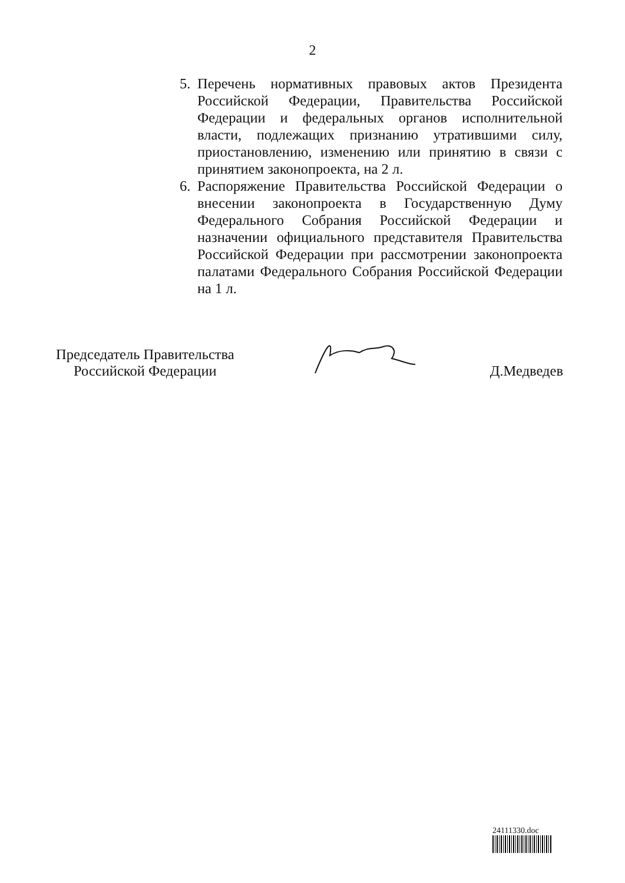2
5. Перечень нормативных правовых актов Президента Российской Федерации, Правительства Российской Федерации и федеральных органов исполнительной власти, подлежащих признанию утратившими силу, приостановлению, изменению или принятию в связи с принятием законопроекта, на 2 л.
6. Распоряжение Правительства Российской Федерации о внесении законопроекта в Государственную Думу Федерального Собрания Российской Федерации и назначении официального представителя Правительства Российской Федерации при рассмотрении законопроекта палатами Федерального Собрания Российской Федерации на 1 л.
Председатель Правительства
Российской Федерации
Д.Медведев
24111330.doc